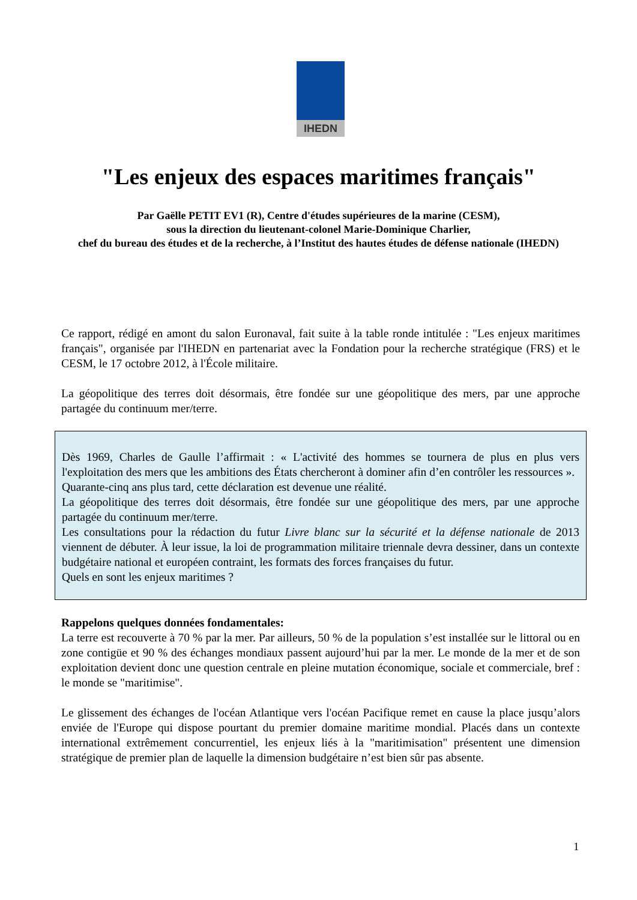IHEDN
"Les enjeux des espaces maritimes français"
Par Gaëlle PETIT EV1 (R), Centre d'études supérieures de la marine (CESM),
sous la direction du lieutenant-colonel Marie-Dominique Charlier,
chef du bureau des études et de la recherche, à l’Institut des hautes études de défense nationale (IHEDN)
Ce rapport, rédigé en amont du salon Euronaval, fait suite à la table ronde intitulée : "Les enjeux maritimes français", organisée par l'IHEDN en partenariat avec la Fondation pour la recherche stratégique (FRS) et le CESM, le 17 octobre 2012, à l'École militaire.
La géopolitique des terres doit désormais, être fondée sur une géopolitique des mers, par une approche partagée du continuum mer/terre.
Dès 1969, Charles de Gaulle l’affirmait : « L'activité des hommes se tournera de plus en plus vers l'exploitation des mers que les ambitions des États chercheront à dominer afin d’en contrôler les ressources ».
Quarante-cinq ans plus tard, cette déclaration est devenue une réalité.
La géopolitique des terres doit désormais, être fondée sur une géopolitique des mers, par une approche partagée du continuum mer/terre.
Les consultations pour la rédaction du futur Livre blanc sur la sécurité et la défense nationale de 2013 viennent de débuter. À leur issue, la loi de programmation militaire triennale devra dessiner, dans un contexte budgétaire national et européen contraint, les formats des forces françaises du futur.
Quels en sont les enjeux maritimes ?
Rappelons quelques données fondamentales:
La terre est recouverte à 70 % par la mer. Par ailleurs, 50 % de la population s’est installée sur le littoral ou en zone contigüe et 90 % des échanges mondiaux passent aujourd’hui par la mer. Le monde de la mer et de son exploitation devient donc une question centrale en pleine mutation économique, sociale et commerciale, bref : le monde se "maritimise".
Le glissement des échanges de l'océan Atlantique vers l'océan Pacifique remet en cause la place jusqu’alors enviée de l'Europe qui dispose pourtant du premier domaine maritime mondial. Placés dans un contexte international extrêmement concurrentiel, les enjeux liés à la "maritimisation" présentent une dimension stratégique de premier plan de laquelle la dimension budgétaire n’est bien sûr pas absente.
1